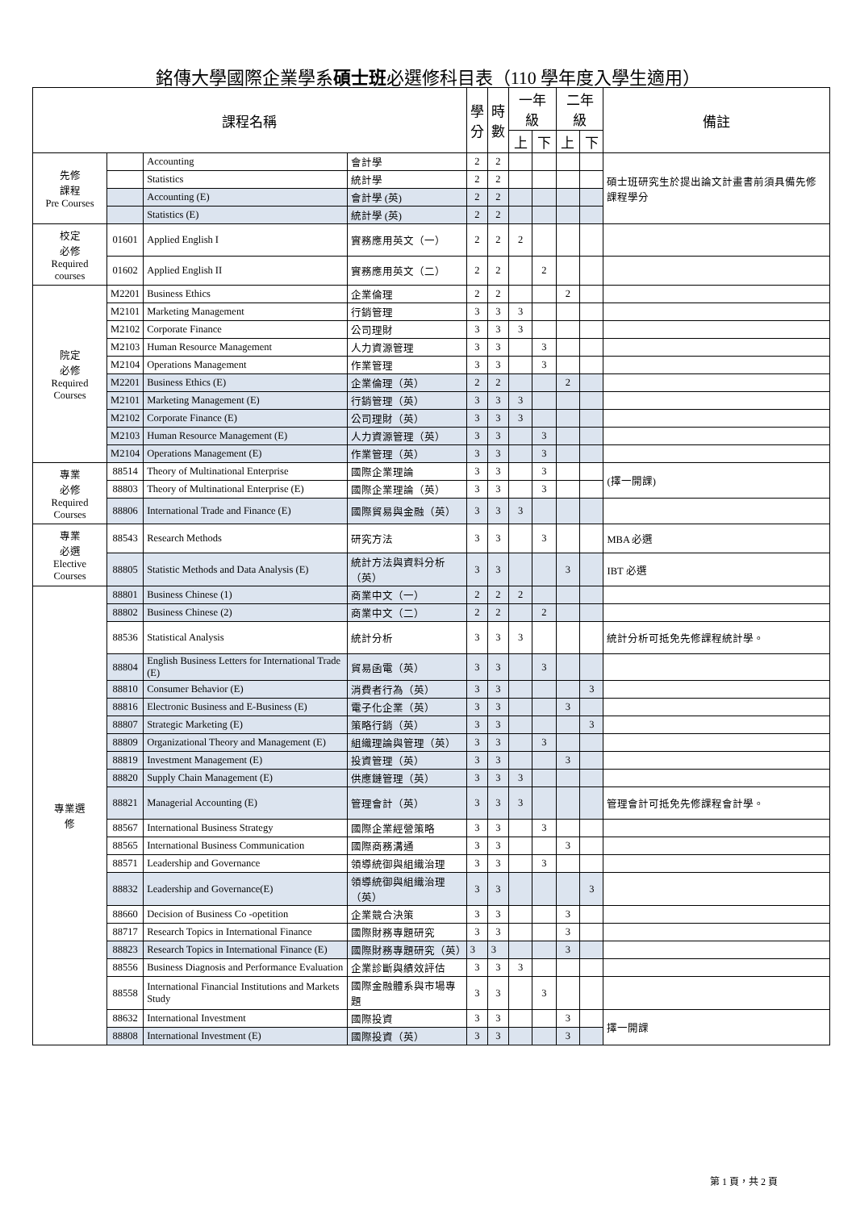銘傳大學國際企業學系碩士班必選修科目表（110 學年度入學生適用）
| 課程名稱 | | | | 學 分 | 時 數 | 一年級 | | 二年級 | | 備註 |
| --- | --- | --- | --- | --- | --- | --- | --- | --- | --- | --- |
| | | | | | | 上 | 下 | 上 | 下 | |
| 先修 課程 Pre Courses | | Accounting | 會計學 | 2 | 2 | | | | | 碩士班研究生於提出論文計畫書前須具備先修課程學分 |
| | | Statistics | 統計學 | 2 | 2 | | | | | |
| | | Accounting (E) | 會計學 (英) | 2 | 2 | | | | | |
| | | Statistics (E) | 統計學 (英) | 2 | 2 | | | | | |
| 校定 必修 Required courses | 01601 | Applied English I | 實務應用英文（一） | 2 | 2 | 2 | | | | |
| | 01602 | Applied English II | 實務應用英文（二） | 2 | 2 | | 2 | | | |
| 院定 必修 Required Courses | M2201 | Business Ethics | 企業倫理 | 2 | 2 | | | 2 | | |
| | M2101 | Marketing Management | 行銷管理 | 3 | 3 | 3 | | | | |
| | M2102 | Corporate Finance | 公司理財 | 3 | 3 | 3 | | | | |
| | M2103 | Human Resource Management | 人力資源管理 | 3 | 3 | | 3 | | | |
| | M2104 | Operations Management | 作業管理 | 3 | 3 | | 3 | | | |
| | M2201 | Business Ethics (E) | 企業倫理（英） | 2 | 2 | | | 2 | | |
| | M2101 | Marketing Management (E) | 行銷管理（英） | 3 | 3 | 3 | | | | |
| | M2102 | Corporate Finance (E) | 公司理財（英） | 3 | 3 | 3 | | | | |
| | M2103 | Human Resource Management (E) | 人力資源管理（英） | 3 | 3 | | 3 | | | |
| | M2104 | Operations Management (E) | 作業管理（英） | 3 | 3 | | 3 | | | |
| 專業 必修 Required Courses | 88514 | Theory of Multinational Enterprise | 國際企業理論 | 3 | 3 | | 3 | | | (擇一開課) |
| | 88803 | Theory of Multinational Enterprise (E) | 國際企業理論（英） | 3 | 3 | | 3 | | | |
| | 88806 | International Trade and Finance (E) | 國際貿易與金融（英） | 3 | 3 | 3 | | | | |
| 專業 必選 Elective Courses | 88543 | Research Methods | 研究方法 | 3 | 3 | | 3 | | | MBA 必選 |
| | 88805 | Statistic Methods and Data Analysis (E) | 統計方法與資料分析（英） | 3 | 3 | | | 3 | | IBT 必選 |
| 專業選 修 | 88801 | Business Chinese (1) | 商業中文（一） | 2 | 2 | 2 | | | | |
| | 88802 | Business Chinese (2) | 商業中文（二） | 2 | 2 | | 2 | | | |
| | 88536 | Statistical Analysis | 統計分析 | 3 | 3 | 3 | | | | 統計分析可抵免先修課程統計學。 |
| | 88804 | English Business Letters for International Trade (E) | 貿易函電（英） | 3 | 3 | | 3 | | | |
| | 88810 | Consumer Behavior (E) | 消費者行為（英） | 3 | 3 | | | | 3 | |
| | 88816 | Electronic Business and E-Business (E) | 電子化企業（英） | 3 | 3 | | | 3 | | |
| | 88807 | Strategic Marketing (E) | 策略行銷（英） | 3 | 3 | | | | 3 | |
| | 88809 | Organizational Theory and Management (E) | 組織理論與管理（英） | 3 | 3 | | 3 | | | |
| | 88819 | Investment Management (E) | 投資管理（英） | 3 | 3 | | | 3 | | |
| | 88820 | Supply Chain Management (E) | 供應鏈管理（英） | 3 | 3 | 3 | | | | |
| | 88821 | Managerial Accounting (E) | 管理會計（英） | 3 | 3 | 3 | | | | 管理會計可抵免先修課程會計學。 |
| | 88567 | International Business Strategy | 國際企業經營策略 | 3 | 3 | | 3 | | | |
| | 88565 | International Business Communication | 國際商務溝通 | 3 | 3 | | | 3 | | |
| | 88571 | Leadership and Governance | 領導統御與組織治理 | 3 | 3 | | 3 | | | |
| | 88832 | Leadership and Governance(E) | 領導統御與組織治理（英） | 3 | 3 | | | | 3 | |
| | 88660 | Decision of Business Co -opetition | 企業競合決策 | 3 | 3 | | | 3 | | |
| | 88717 | Research Topics in International Finance | 國際財務專題研究 | 3 | 3 | | | 3 | | |
| | 88823 | Research Topics in International Finance (E) | 國際財務專題研究（英） | 3 | 3 | | | 3 | | |
| | 88556 | Business Diagnosis and Performance Evaluation | 企業診斷與績效評估 | 3 | 3 | 3 | | | | |
| | 88558 | International Financial Institutions and Markets Study | 國際金融體系與市場專題 | 3 | 3 | | 3 | | | |
| | 88632 | International Investment | 國際投資 | 3 | 3 | | | 3 | | 擇一開課 |
| | 88808 | International Investment (E) | 國際投資（英） | 3 | 3 | | | 3 | | |
第 1 頁，共 2 頁